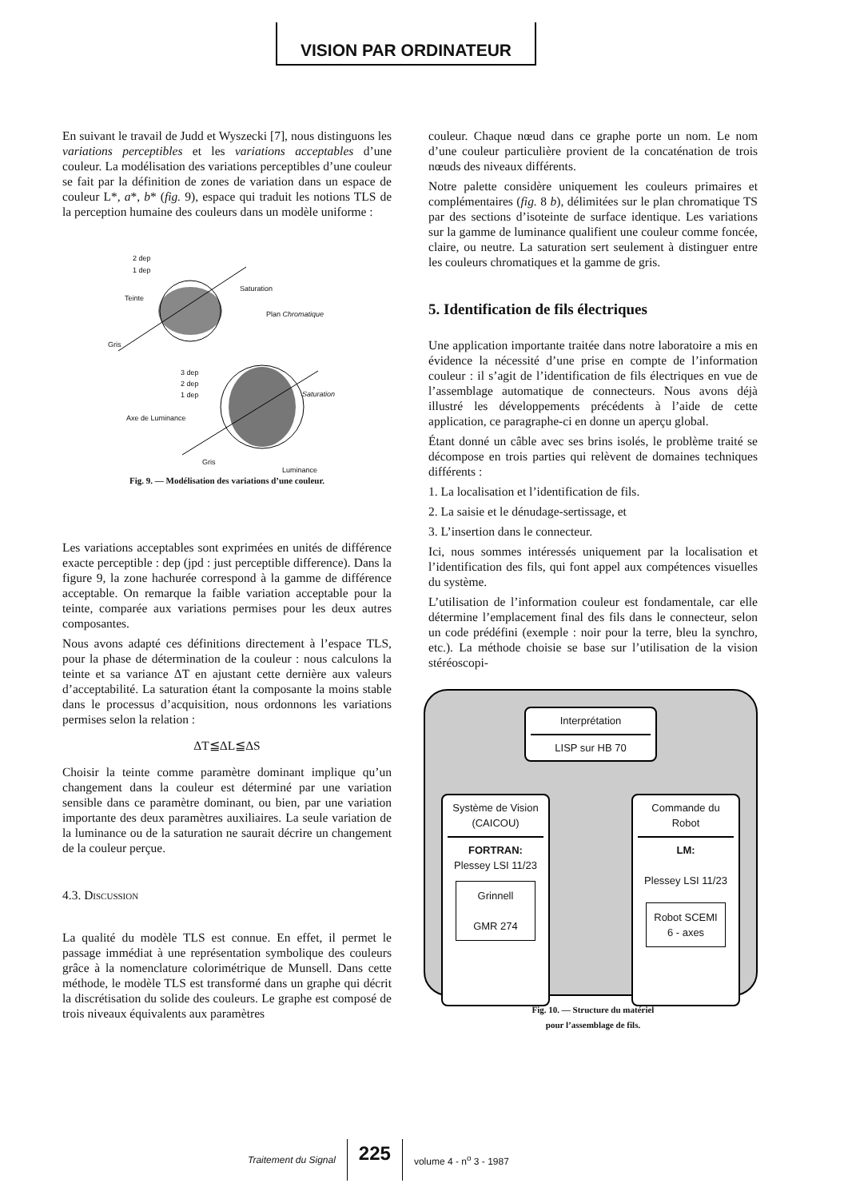VISION PAR ORDINATEUR
En suivant le travail de Judd et Wyszecki [7], nous distinguons les variations perceptibles et les variations acceptables d’une couleur. La modélisation des variations perceptibles d’une couleur se fait par la définition de zones de variation dans un espace de couleur L*, a*, b* (fig. 9), espace qui traduit les notions TLS de la perception humaine des couleurs dans un modèle uniforme :
2 dep
1 dep
Teinte
Saturation
Plan Chromatique
Gris
3 dep
2 dep
1 dep Saturation
Axe de Luminance
Gris
Luminance
Fig. 9. — Modélisation des variations d’une couleur.
Les variations acceptables sont exprimées en unités de différence exacte perceptible : dep (jpd : just perceptible difference). Dans la figure 9, la zone hachurée correspond à la gamme de différence acceptable. On remarque la faible variation acceptable pour la teinte, comparée aux variations permises pour les deux autres composantes.
Nous avons adapté ces définitions directement à l’espace TLS, pour la phase de détermination de la couleur : nous calculons la teinte et sa variance ΔT en ajustant cette dernière aux valeurs d’acceptabilité. La saturation étant la composante la moins stable dans le processus d’acquisition, nous ordonnons les variations permises selon la relation :
ΔT≦ΔL≦ΔS
Choisir la teinte comme paramètre dominant implique qu’un changement dans la couleur est déterminé par une variation sensible dans ce paramètre dominant, ou bien, par une variation importante des deux paramètres auxiliaires. La seule variation de la luminance ou de la saturation ne saurait décrire un changement de la couleur perçue.
4.3. Discussion
La qualité du modèle TLS est connue. En effet, il permet le passage immédiat à une représentation symbolique des couleurs grâce à la nomenclature colorimétrique de Munsell. Dans cette méthode, le modèle TLS est transformé dans un graphe qui décrit la discrétisation du solide des couleurs. Le graphe est composé de trois niveaux équivalents aux paramètres
couleur. Chaque nœud dans ce graphe porte un nom. Le nom d’une couleur particulière provient de la concaténation de trois nœuds des niveaux différents.
Notre palette considère uniquement les couleurs primaires et complémentaires (fig. 8 b), délimitées sur le plan chromatique TS par des sections d’isoteinte de surface identique. Les variations sur la gamme de luminance qualifient une couleur comme foncée, claire, ou neutre. La saturation sert seulement à distinguer entre les couleurs chromatiques et la gamme de gris.
5. Identification de fils électriques
Une application importante traitée dans notre laboratoire a mis en évidence la nécessité d’une prise en compte de l’information couleur : il s’agit de l’identification de fils électriques en vue de l’assemblage automatique de connecteurs. Nous avons déjà illustré les développements précédents à l’aide de cette application, ce paragraphe-ci en donne un aperçu global.
Étant donné un câble avec ses brins isolés, le problème traité se décompose en trois parties qui relèvent de domaines techniques différents :
1. La localisation et l’identification de fils.
2. La saisie et le dénudage-sertissage, et
3. L’insertion dans le connecteur.
Ici, nous sommes intéressés uniquement par la localisation et l’identification des fils, qui font appel aux compétences visuelles du système.
L’utilisation de l’information couleur est fondamentale, car elle détermine l’emplacement final des fils dans le connecteur, selon un code prédéfini (exemple : noir pour la terre, bleu la synchro, etc.). La méthode choisie se base sur l’utilisation de la vision stéréoscopi-
Interprétation
LISP sur HB 70
Système de Vision (CAICOU)
FORTRAN:
Plessey LSI 11/23
Grinnell
GMR 274
Commande du Robot
LM:
Plessey LSI 11/23
Robot SCEMI 6 - axes
Fig. 10. — Structure du matériel
pour l’assemblage de fils.
Traitement du Signal 225 volume 4 - n<sup>o</sup> 3 - 1987